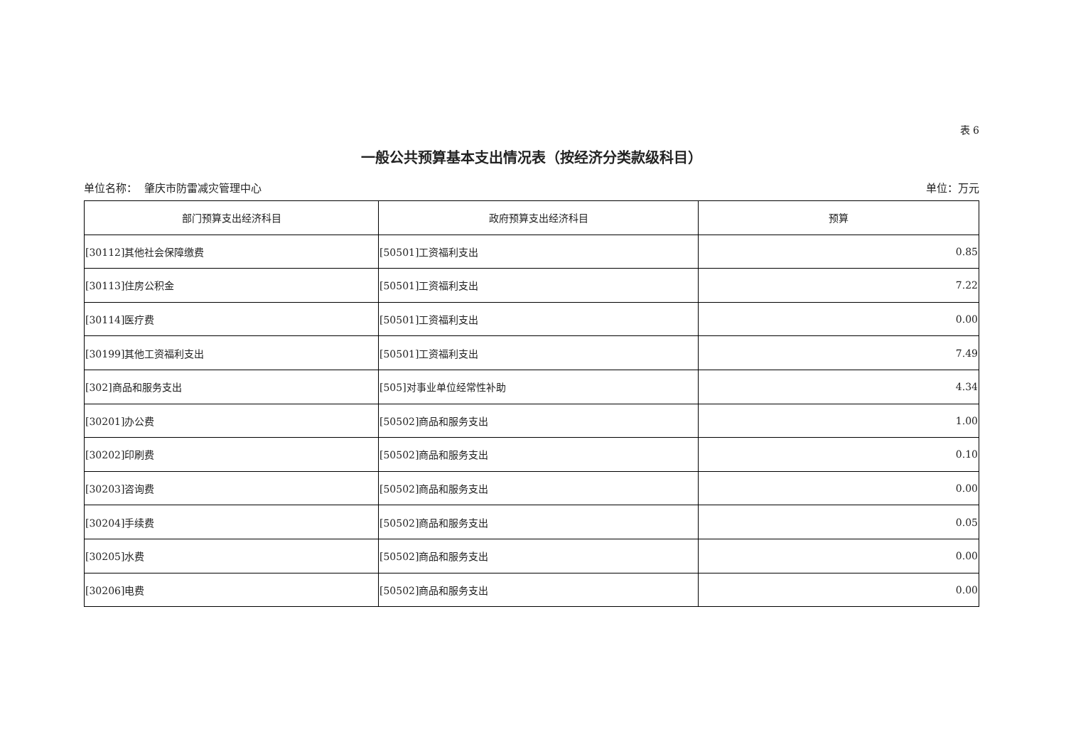表 6
一般公共预算基本支出情况表（按经济分类款级科目）
单位名称： 肇庆市防雷减灾管理中心 单位：万元
| 部门预算支出经济科目 | 政府预算支出经济科目 | 预算 |
| --- | --- | --- |
| [30112]其他社会保障缴费 | [50501]工资福利支出 | 0.85 |
| [30113]住房公积金 | [50501]工资福利支出 | 7.22 |
| [30114]医疗费 | [50501]工资福利支出 | 0.00 |
| [30199]其他工资福利支出 | [50501]工资福利支出 | 7.49 |
| [302]商品和服务支出 | [505]对事业单位经常性补助 | 4.34 |
| [30201]办公费 | [50502]商品和服务支出 | 1.00 |
| [30202]印刷费 | [50502]商品和服务支出 | 0.10 |
| [30203]咨询费 | [50502]商品和服务支出 | 0.00 |
| [30204]手续费 | [50502]商品和服务支出 | 0.05 |
| [30205]水费 | [50502]商品和服务支出 | 0.00 |
| [30206]电费 | [50502]商品和服务支出 | 0.00 |